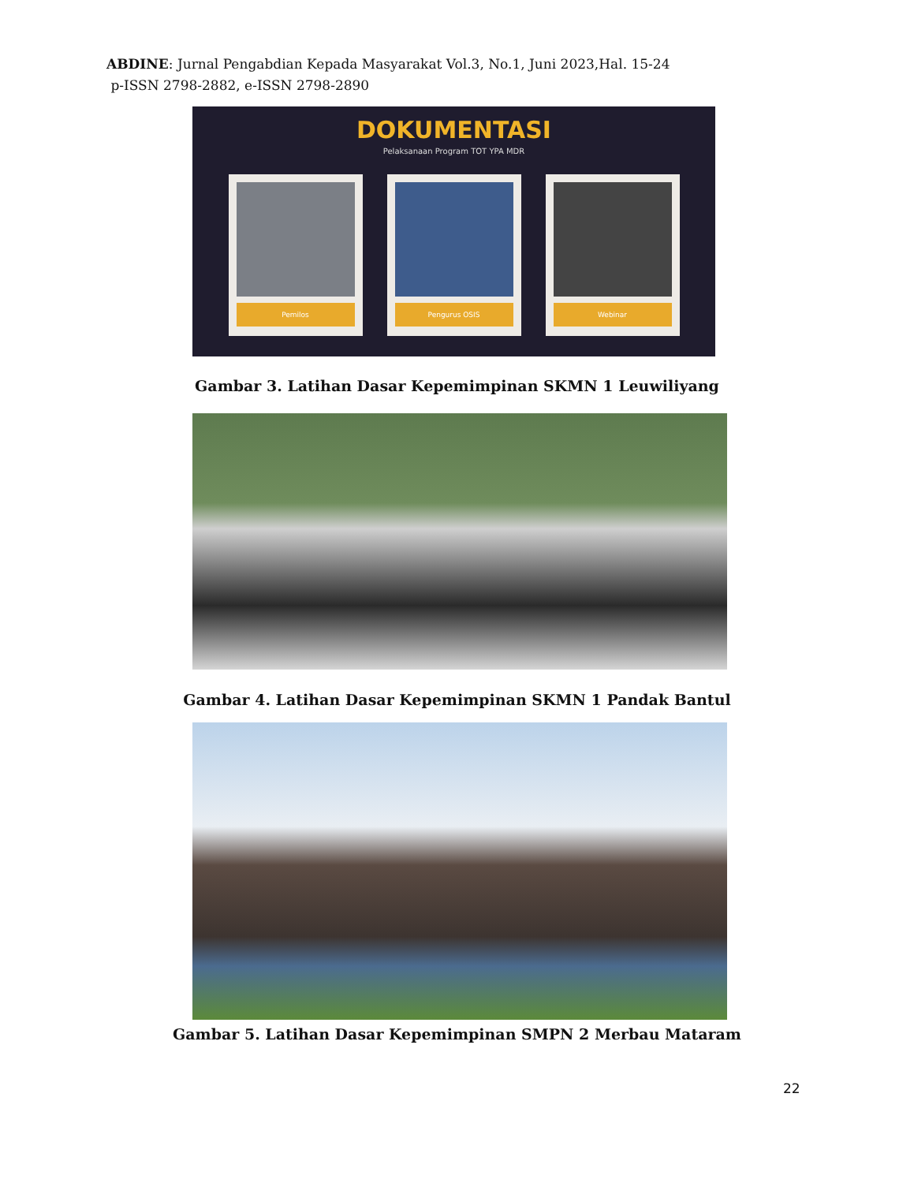ABDINE: Jurnal Pengabdian Kepada Masyarakat Vol.3, No.1, Juni 2023,Hal. 15-24
p-ISSN 2798-2882, e-ISSN 2798-2890
DOKUMENTASI
Pelaksanaan Program TOT YPA MDR
Pemilos Pengurus OSIS Webinar
Gambar 3. Latihan Dasar Kepemimpinan SKMN 1 Leuwiliyang
Gambar 4. Latihan Dasar Kepemimpinan SKMN 1 Pandak Bantul
Gambar 5. Latihan Dasar Kepemimpinan SMPN 2 Merbau Mataram
22